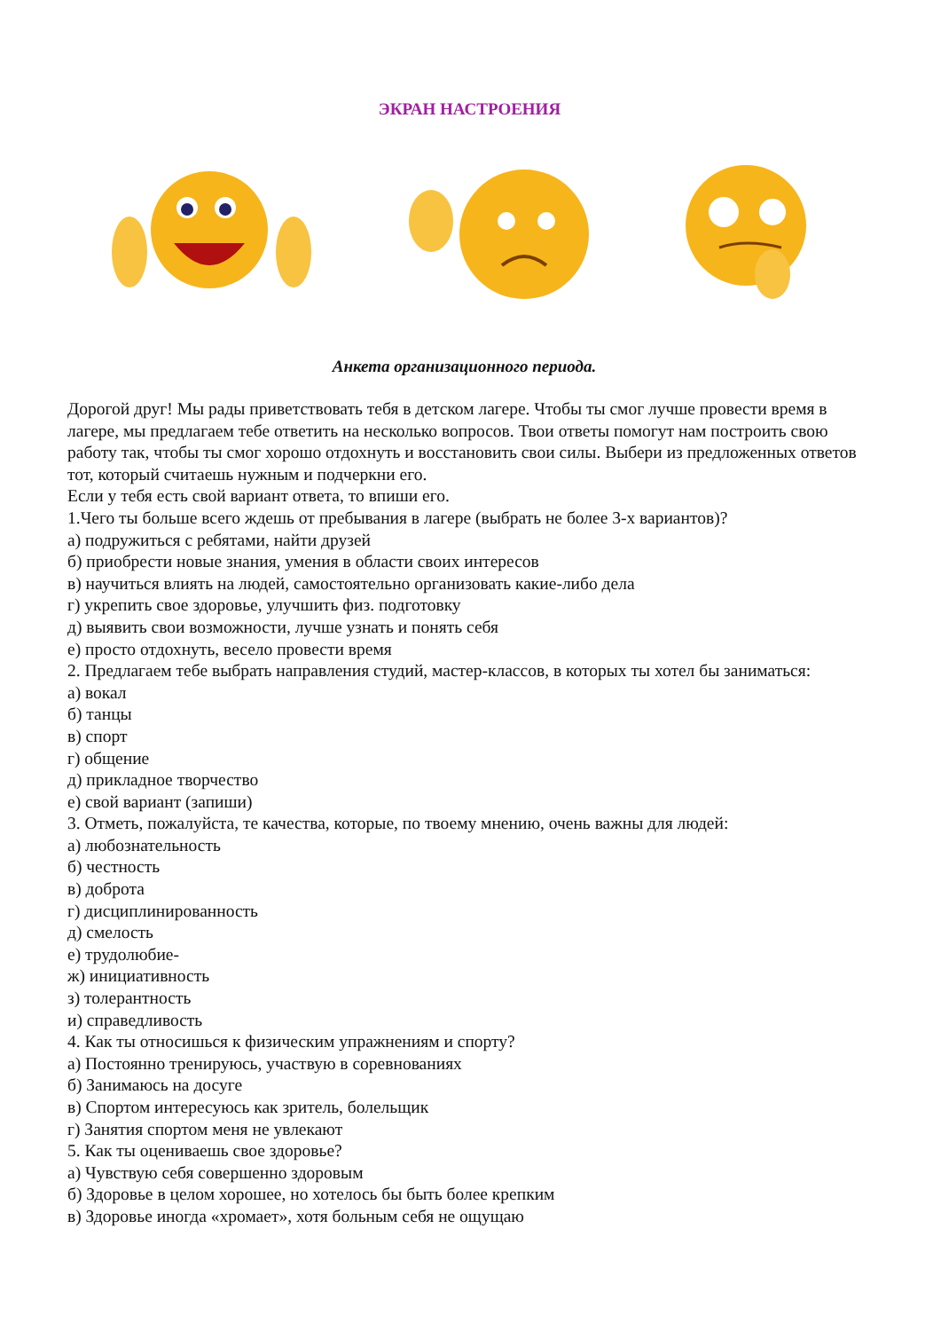ЭКРАН НАСТРОЕНИЯ
Анкета организационного периода.
Дорогой друг! Мы рады приветствовать тебя в детском лагере. Чтобы ты смог лучше провести время в лагере, мы предлагаем тебе ответить на несколько вопросов. Твои ответы помогут нам построить свою работу так, чтобы ты смог хорошо отдохнуть и восстановить свои силы. Выбери из предложенных ответов тот, который считаешь нужным и подчеркни его.
Если у тебя есть свой вариант ответа, то впиши его.
1.Чего ты больше всего ждешь от пребывания в лагере (выбрать не более 3-х вариантов)?
а) подружиться с ребятами, найти друзей
б) приобрести новые знания, умения в области своих интересов
в) научиться влиять на людей, самостоятельно организовать какие-либо дела
г) укрепить свое здоровье, улучшить физ. подготовку
д) выявить свои возможности, лучше узнать и понять себя
е) просто отдохнуть, весело провести время
2. Предлагаем тебе выбрать направления студий, мастер-классов, в которых ты хотел бы заниматься:
а) вокал
б) танцы
в) спорт
г) общение
д) прикладное творчество
е) свой вариант (запиши)
3. Отметь, пожалуйста, те качества, которые, по твоему мнению, очень важны для людей:
а) любознательность
б) честность
в) доброта
г) дисциплинированность
д) смелость
е) трудолюбие-
ж) инициативность
з) толерантность
и) справедливость
4. Как ты относишься к физическим упражнениям и спорту?
а) Постоянно тренируюсь, участвую в соревнованиях
б) Занимаюсь на досуге
в) Спортом интересуюсь как зритель, болельщик
г) Занятия спортом меня не увлекают
5. Как ты оцениваешь свое здоровье?
а) Чувствую себя совершенно здоровым
б) Здоровье в целом хорошее, но хотелось бы быть более крепким
в) Здоровье иногда «хромает», хотя больным себя не ощущаю